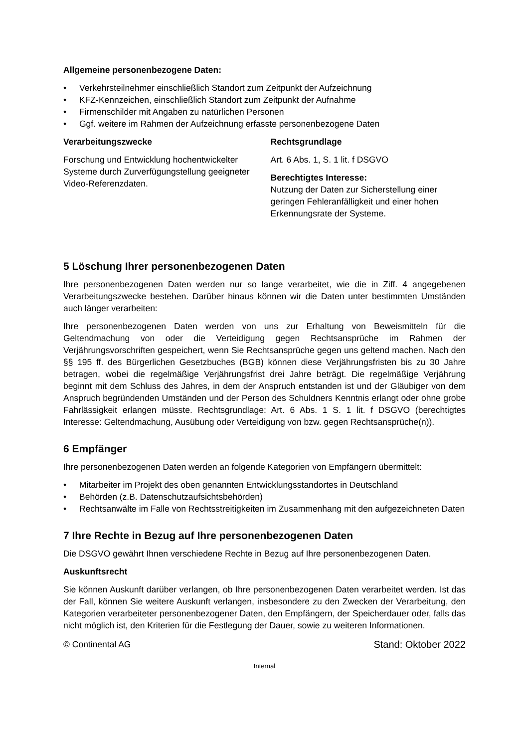Allgemeine personenbezogene Daten:
• Verkehrsteilnehmer einschließlich Standort zum Zeitpunkt der Aufzeichnung
• KFZ-Kennzeichen, einschließlich Standort zum Zeitpunkt der Aufnahme
• Firmenschilder mit Angaben zu natürlichen Personen
• Ggf. weitere im Rahmen der Aufzeichnung erfasste personenbezogene Daten
Verarbeitungszwecke
Forschung und Entwicklung hochentwickelter Systeme durch Zurverfügungstellung geeigneter Video-Referenzdaten.
Rechtsgrundlage
Art. 6 Abs. 1, S. 1 lit. f DSGVO
Berechtigtes Interesse:
Nutzung der Daten zur Sicherstellung einer geringen Fehleranfälligkeit und einer hohen Erkennungsrate der Systeme.
5 Löschung Ihrer personenbezogenen Daten
Ihre personenbezogenen Daten werden nur so lange verarbeitet, wie die in Ziff. 4 angegebenen Verarbeitungszwecke bestehen. Darüber hinaus können wir die Daten unter bestimmten Umständen auch länger verarbeiten:
Ihre personenbezogenen Daten werden von uns zur Erhaltung von Beweismitteln für die Geltendmachung von oder die Verteidigung gegen Rechtsansprüche im Rahmen der Verjährungsvorschriften gespeichert, wenn Sie Rechtsansprüche gegen uns geltend machen. Nach den §§ 195 ff. des Bürgerlichen Gesetzbuches (BGB) können diese Verjährungsfristen bis zu 30 Jahre betragen, wobei die regelmäßige Verjährungsfrist drei Jahre beträgt. Die regelmäßige Verjährung beginnt mit dem Schluss des Jahres, in dem der Anspruch entstanden ist und der Gläubiger von dem Anspruch begründenden Umständen und der Person des Schuldners Kenntnis erlangt oder ohne grobe Fahrlässigkeit erlangen müsste. Rechtsgrundlage: Art. 6 Abs. 1 S. 1 lit. f DSGVO (berechtigtes Interesse: Geltendmachung, Ausübung oder Verteidigung von bzw. gegen Rechtsansprüche(n)).
6 Empfänger
Ihre personenbezogenen Daten werden an folgende Kategorien von Empfängern übermittelt:
• Mitarbeiter im Projekt des oben genannten Entwicklungsstandortes in Deutschland
• Behörden (z.B. Datenschutzaufsichtsbehörden)
• Rechtsanwälte im Falle von Rechtsstreitigkeiten im Zusammenhang mit den aufgezeichneten Daten
7 Ihre Rechte in Bezug auf Ihre personenbezogenen Daten
Die DSGVO gewährt Ihnen verschiedene Rechte in Bezug auf Ihre personenbezogenen Daten.
Auskunftsrecht
Sie können Auskunft darüber verlangen, ob Ihre personenbezogenen Daten verarbeitet werden. Ist das der Fall, können Sie weitere Auskunft verlangen, insbesondere zu den Zwecken der Verarbeitung, den Kategorien verarbeiteter personenbezogener Daten, den Empfängern, der Speicherdauer oder, falls das nicht möglich ist, den Kriterien für die Festlegung der Dauer, sowie zu weiteren Informationen.
© Continental AG Stand: Oktober 2022
Internal